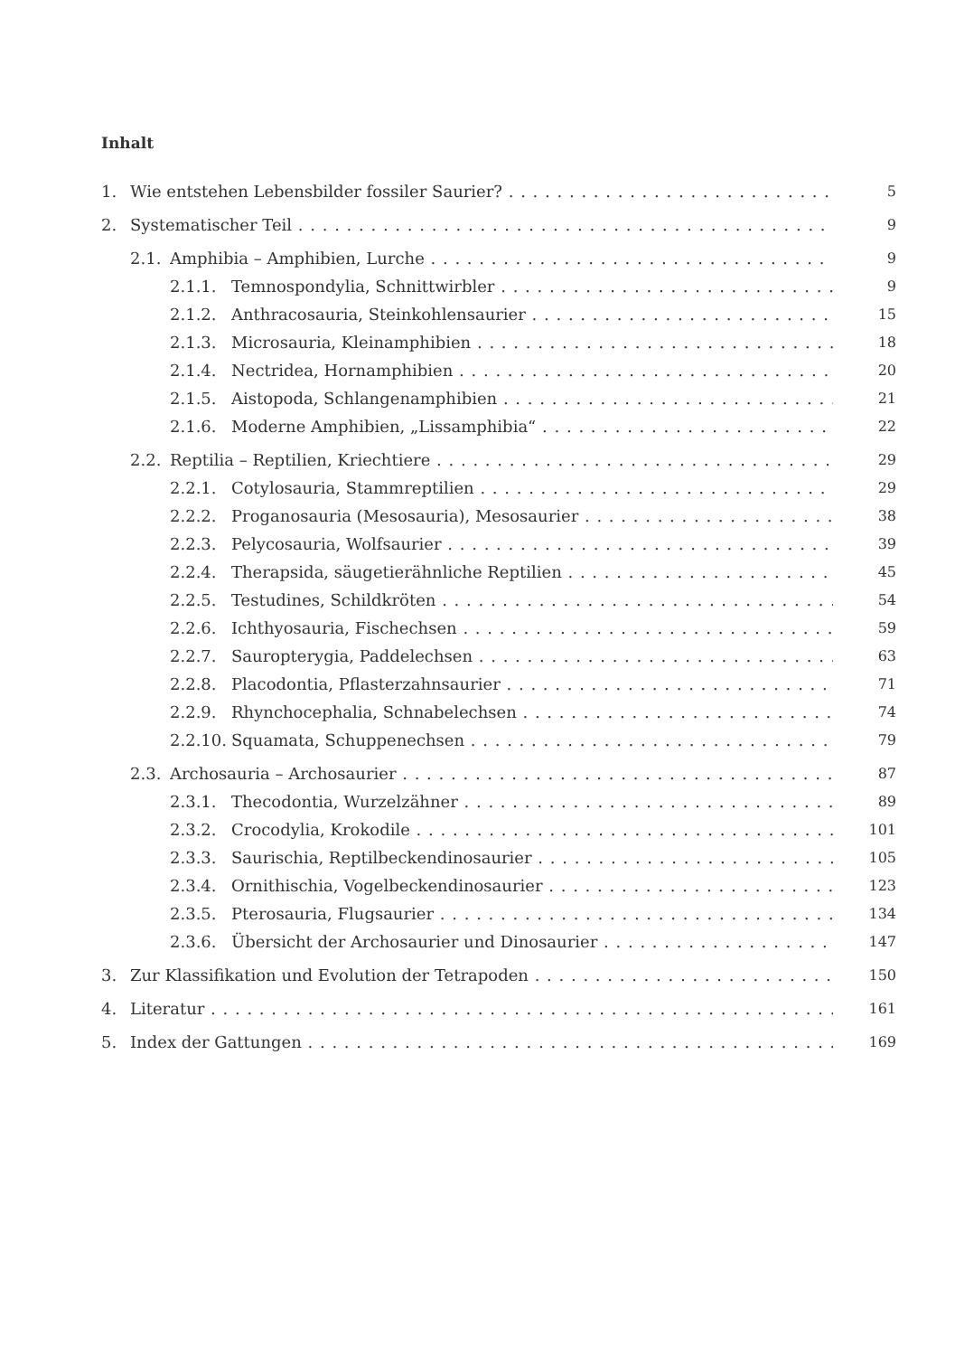Inhalt
1. Wie entstehen Lebensbilder fossiler Saurier? 5
2. Systematischer Teil 9
2.1. Amphibia – Amphibien, Lurche 9
2.1.1. Temnospondylia, Schnittwirbler 9
2.1.2. Anthracosauria, Steinkohlensaurier 15
2.1.3. Microsauria, Kleinamphibien 18
2.1.4. Nectridea, Hornamphibien 20
2.1.5. Aistopoda, Schlangenamphibien 21
2.1.6. Moderne Amphibien, „Lissamphibia“22
2.2. Reptilia – Reptilien, Kriechtiere 29
2.2.1. Cotylosauria, Stammreptilien 29
2.2.2. Proganosauria (Mesosauria), Mesosaurier 38
2.2.3. Pelycosauria, Wolfsaurier 39
2.2.4. Therapsida, säugetierähnliche Reptilien 45
2.2.5. Testudines, Schildkröten 54
2.2.6. Ichthyosauria, Fischechsen 59
2.2.7. Sauropterygia, Paddelechsen 63
2.2.8. Placodontia, Pflasterzahnsaurier 71
2.2.9. Rhynchocephalia, Schnabelechsen 74
2.2.10. Squamata, Schuppenechsen 79
2.3. Archosauria – Archosaurier 87
2.3.1. Thecodontia, Wurzelzähner 89
2.3.2. Crocodylia, Krokodile 101
2.3.3. Saurischia, Reptilbeckendinosaurier 105
2.3.4. Ornithischia, Vogelbeckendinosaurier 123
2.3.5. Pterosauria, Flugsaurier 134
2.3.6. Übersicht der Archosaurier und Dinosaurier 147
3. Zur Klassifikation und Evolution der Tetrapoden 150
4. Literatur 161
5. Index der Gattungen 169